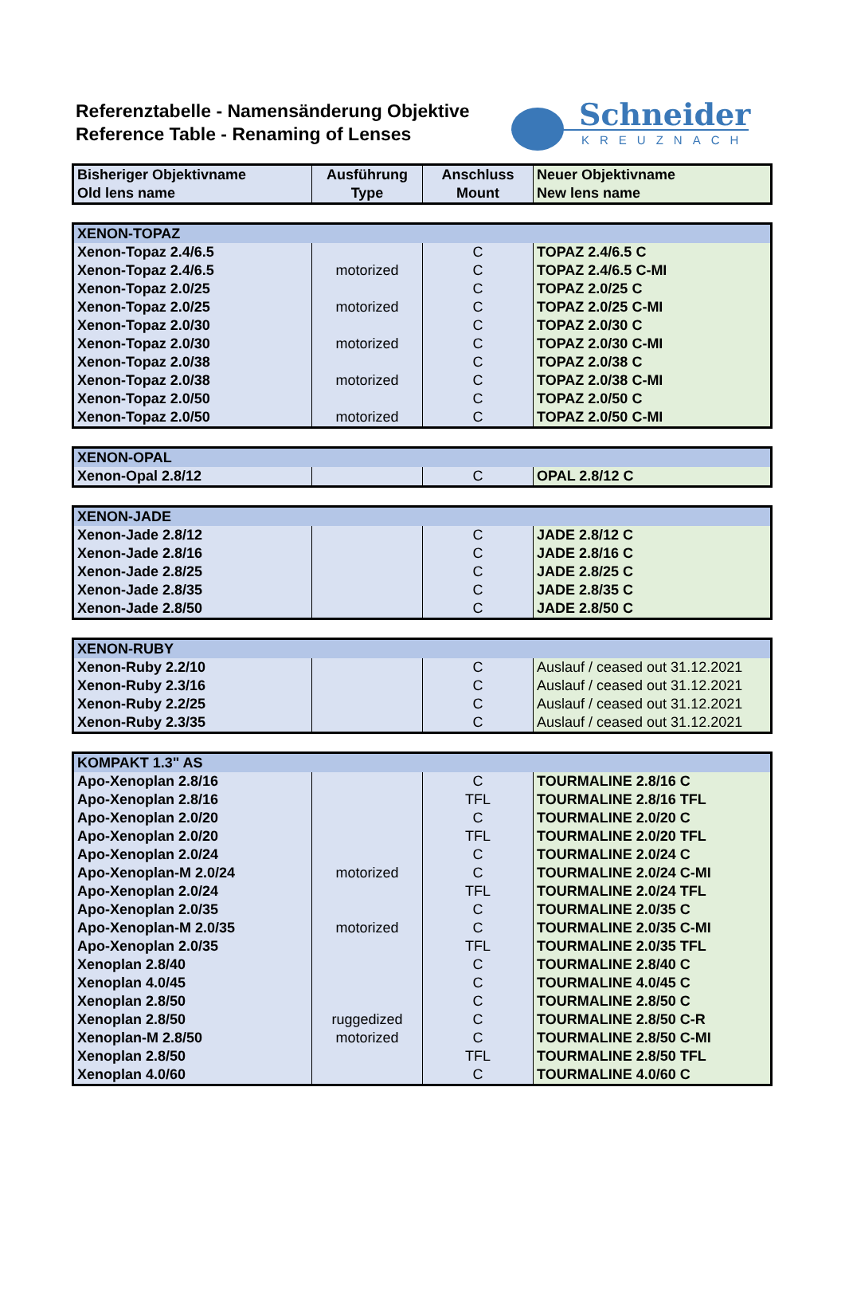Referenztabelle - Namensänderung Objektive
Reference Table - Renaming of Lenses
Schneider
KREUZNACH
| Bisheriger Objektivname Old lens name | Ausführung Type | Anschluss Mount | Neuer Objektivname New lens name |
| --- | --- | --- | --- |
| XENON-TOPAZ | | | |
| Xenon-Topaz 2.4/6.5 | | C | TOPAZ 2.4/6.5 C |
| Xenon-Topaz 2.4/6.5 | motorized | C | TOPAZ 2.4/6.5 C-MI |
| Xenon-Topaz 2.0/25 | | C | TOPAZ 2.0/25 C |
| Xenon-Topaz 2.0/25 | motorized | C | TOPAZ 2.0/25 C-MI |
| Xenon-Topaz 2.0/30 | | C | TOPAZ 2.0/30 C |
| Xenon-Topaz 2.0/30 | motorized | C | TOPAZ 2.0/30 C-MI |
| Xenon-Topaz 2.0/38 | | C | TOPAZ 2.0/38 C |
| Xenon-Topaz 2.0/38 | motorized | C | TOPAZ 2.0/38 C-MI |
| Xenon-Topaz 2.0/50 | | C | TOPAZ 2.0/50 C |
| Xenon-Topaz 2.0/50 | motorized | C | TOPAZ 2.0/50 C-MI |
| XENON-OPAL | | | |
| Xenon-Opal 2.8/12 | | C | OPAL 2.8/12 C |
| XENON-JADE | | | |
| Xenon-Jade 2.8/12 | | C | JADE 2.8/12 C |
| Xenon-Jade 2.8/16 | | C | JADE 2.8/16 C |
| Xenon-Jade 2.8/25 | | C | JADE 2.8/25 C |
| Xenon-Jade 2.8/35 | | C | JADE 2.8/35 C |
| Xenon-Jade 2.8/50 | | C | JADE 2.8/50 C |
| XENON-RUBY | | | |
| Xenon-Ruby 2.2/10 | | C | Auslauf / ceased out 31.12.2021 |
| Xenon-Ruby 2.3/16 | | C | Auslauf / ceased out 31.12.2021 |
| Xenon-Ruby 2.2/25 | | C | Auslauf / ceased out 31.12.2021 |
| Xenon-Ruby 2.3/35 | | C | Auslauf / ceased out 31.12.2021 |
| KOMPAKT 1.3" AS | | | |
| Apo-Xenoplan 2.8/16 | | C | TOURMALINE 2.8/16 C |
| Apo-Xenoplan 2.8/16 | | TFL | TOURMALINE 2.8/16 TFL |
| Apo-Xenoplan 2.0/20 | | C | TOURMALINE 2.0/20 C |
| Apo-Xenoplan 2.0/20 | | TFL | TOURMALINE 2.0/20 TFL |
| Apo-Xenoplan 2.0/24 | | C | TOURMALINE 2.0/24 C |
| Apo-Xenoplan-M 2.0/24 | motorized | C | TOURMALINE 2.0/24 C-MI |
| Apo-Xenoplan 2.0/24 | | TFL | TOURMALINE 2.0/24 TFL |
| Apo-Xenoplan 2.0/35 | | C | TOURMALINE 2.0/35 C |
| Apo-Xenoplan-M 2.0/35 | motorized | C | TOURMALINE 2.0/35 C-MI |
| Apo-Xenoplan 2.0/35 | | TFL | TOURMALINE 2.0/35 TFL |
| Xenoplan 2.8/40 | | C | TOURMALINE 2.8/40 C |
| Xenoplan 4.0/45 | | C | TOURMALINE 4.0/45 C |
| Xenoplan 2.8/50 | | C | TOURMALINE 2.8/50 C |
| Xenoplan 2.8/50 | ruggedized | C | TOURMALINE 2.8/50 C-R |
| Xenoplan-M 2.8/50 | motorized | C | TOURMALINE 2.8/50 C-MI |
| Xenoplan 2.8/50 | | TFL | TOURMALINE 2.8/50 TFL |
| Xenoplan 4.0/60 | | C | TOURMALINE 4.0/60 C |